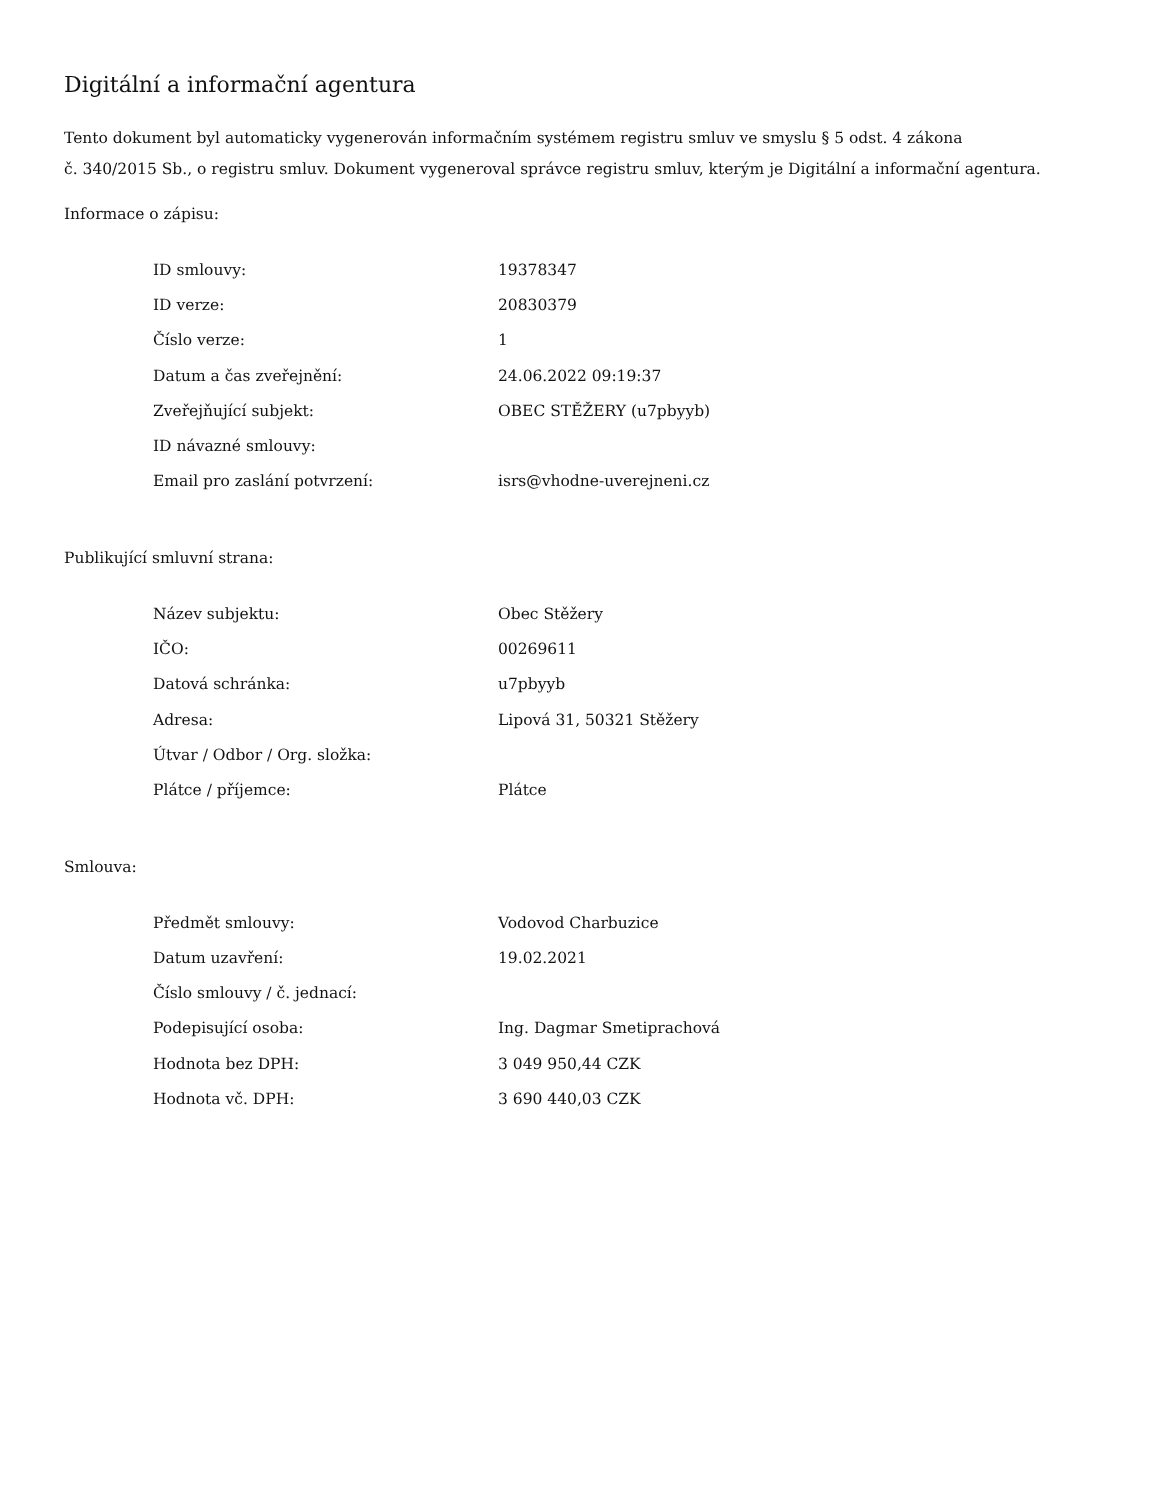Digitální a informační agentura
Tento dokument byl automaticky vygenerován informačním systémem registru smluv ve smyslu § 5 odst. 4 zákona
č. 340/2015 Sb., o registru smluv. Dokument vygeneroval správce registru smluv, kterým je Digitální a informační agentura.
Informace o zápisu:
| ID smlouvy: | 19378347 |
| ID verze: | 20830379 |
| Číslo verze: | 1 |
| Datum a čas zveřejnění: | 24.06.2022 09:19:37 |
| Zveřejňující subjekt: | OBEC STĚŽERY (u7pbyyb) |
| ID návazné smlouvy: | |
| Email pro zaslání potvrzení: | isrs@vhodne-uverejneni.cz |
Publikující smluvní strana:
| Název subjektu: | Obec Stěžery |
| IČO: | 00269611 |
| Datová schránka: | u7pbyyb |
| Adresa: | Lipová 31, 50321 Stěžery |
| Útvar / Odbor / Org. složka: | |
| Plátce / příjemce: | Plátce |
Smlouva:
| Předmět smlouvy: | Vodovod Charbuzice |
| Datum uzavření: | 19.02.2021 |
| Číslo smlouvy / č. jednací: | |
| Podepisující osoba: | Ing. Dagmar Smetiprachová |
| Hodnota bez DPH: | 3 049 950,44 CZK |
| Hodnota vč. DPH: | 3 690 440,03 CZK |